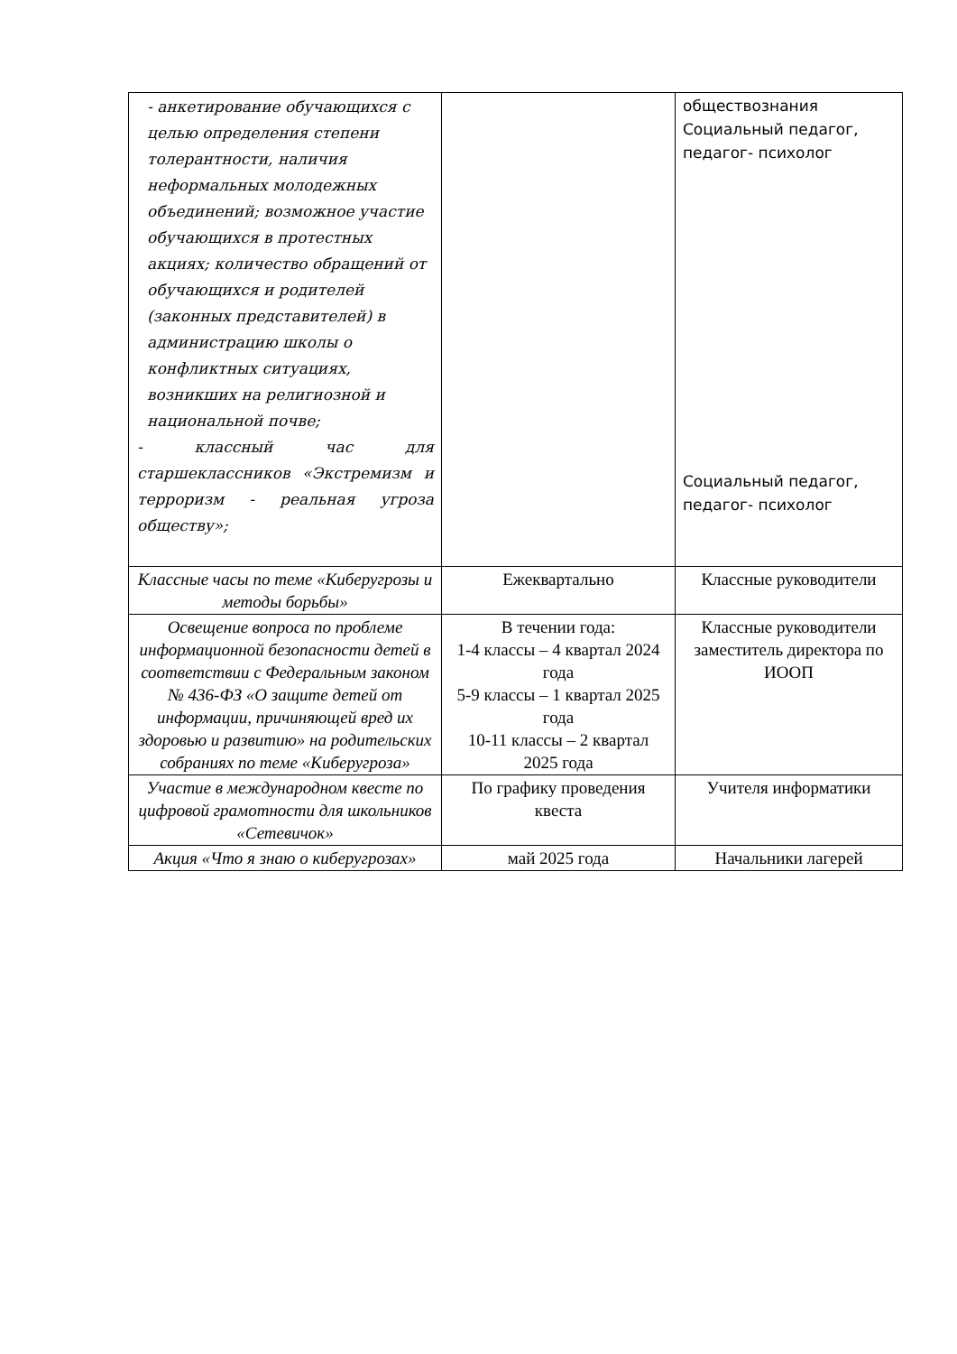| - анкетирование обучающихся с целью определения степени толерантности, наличия неформальных молодежных объединений; возможное участие обучающихся в протестных акциях; количество обращений от обучающихся и родителей (законных представителей) в администрацию школы о конфликтных ситуациях, возникших на религиозной и национальной почве; - классный час для старшеклассников «Экстремизм и терроризм - реальная угроза обществу»; | | обществознания Социальный педагог, педагог- психолог Социальный педагог, педагог- психолог |
| Классные часы по теме «Киберугрозы и методы борьбы» | Ежеквартально | Классные руководители |
| Освещение вопроса по проблеме информационной безопасности детей в соответствии с Федеральным законом № 436-ФЗ «О защите детей от информации, причиняющей вред их здоровью и развитию» на родительских собраниях по теме «Киберугроза» | В течении года: 1-4 классы – 4 квартал 2024 года 5-9 классы – 1 квартал 2025 года 10-11 классы – 2 квартал 2025 года | Классные руководители заместитель директора по ИООП |
| Участие в международном квесте по цифровой грамотности для школьников «Сетевичок» | По графику проведения квеста | Учителя информатики |
| Акция «Что я знаю о киберугрозах» | май 2025 года | Начальники лагерей |